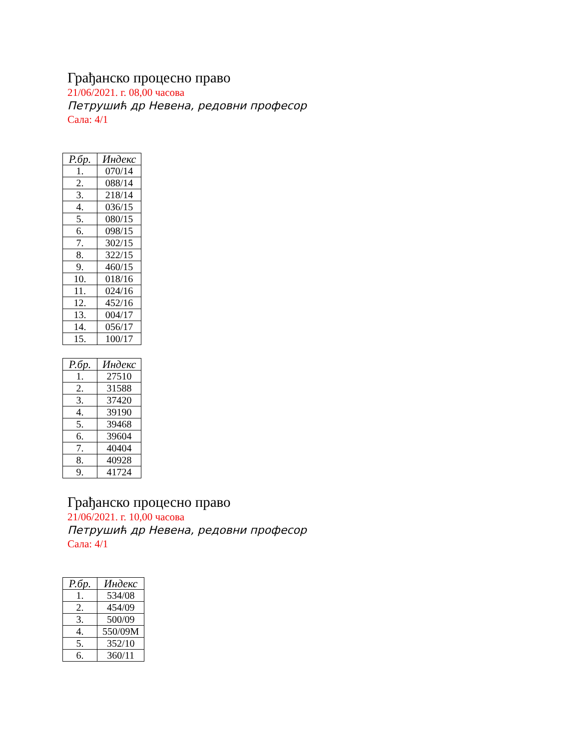Грађанско процесно право
21/06/2021. г. 08,00 часова
Петрушић др Невена, редовни професор
Сала: 4/1
| Р.бр. | Индекс |
| --- | --- |
| 1. | 070/14 |
| 2. | 088/14 |
| 3. | 218/14 |
| 4. | 036/15 |
| 5. | 080/15 |
| 6. | 098/15 |
| 7. | 302/15 |
| 8. | 322/15 |
| 9. | 460/15 |
| 10. | 018/16 |
| 11. | 024/16 |
| 12. | 452/16 |
| 13. | 004/17 |
| 14. | 056/17 |
| 15. | 100/17 |
| Р.бр. | Индекс |
| --- | --- |
| 1. | 27510 |
| 2. | 31588 |
| 3. | 37420 |
| 4. | 39190 |
| 5. | 39468 |
| 6. | 39604 |
| 7. | 40404 |
| 8. | 40928 |
| 9. | 41724 |
Грађанско процесно право
21/06/2021. г. 10,00 часова
Петрушић др Невена, редовни професор
Сала: 4/1
| Р.бр. | Индекс |
| --- | --- |
| 1. | 534/08 |
| 2. | 454/09 |
| 3. | 500/09 |
| 4. | 550/09М |
| 5. | 352/10 |
| 6. | 360/11 |